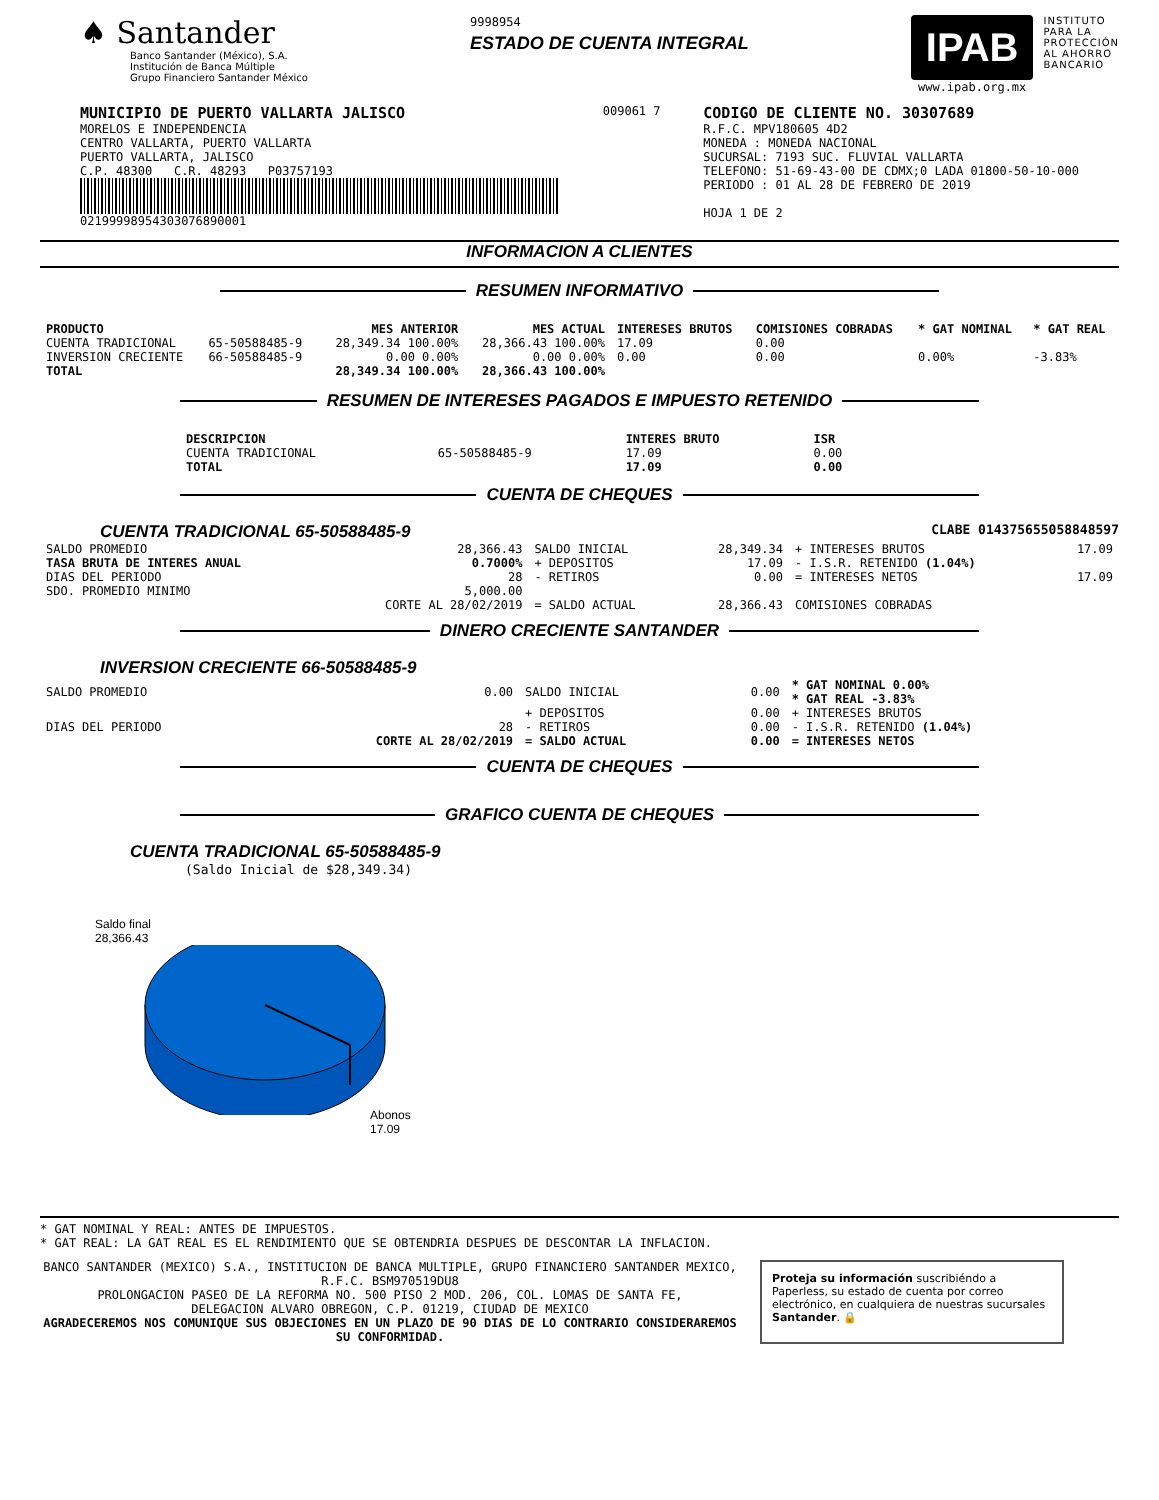♠ Santander
Banco Santander (México), S.A.
Institución de Banca Múltiple
Grupo Financiero Santander México
9998954
ESTADO DE CUENTA INTEGRAL
IPAB
www.ipab.org.mx
INSTITUTO
PARA LA
PROTECCIÓN
AL AHORRO
BANCARIO
MUNICIPIO DE PUERTO VALLARTA JALISCO
MORELOS E INDEPENDENCIA
CENTRO VALLARTA, PUERTO VALLARTA
PUERTO VALLARTA, JALISCO
C.P. 48300 C.R. 48293 P03757193
02199998954303076890001
009061 7
CODIGO DE CLIENTE NO. 30307689
R.F.C. MPV180605 4D2
MONEDA : MONEDA NACIONAL
SUCURSAL: 7193 SUC. FLUVIAL VALLARTA
TELEFONO: 51-69-43-00 DE CDMX;0 LADA 01800-50-10-000
PERIODO : 01 AL 28 DE FEBRERO DE 2019
HOJA 1 DE 2
INFORMACION A CLIENTES
RESUMEN INFORMATIVO
| PRODUCTO | | MES ANTERIOR | MES ACTUAL | INTERESES BRUTOS | COMISIONES COBRADAS | * GAT NOMINAL | * GAT REAL |
| --- | --- | --- | --- | --- | --- | --- | --- |
| CUENTA TRADICIONAL | 65-50588485-9 | 28,349.34 100.00% | 28,366.43 100.00% | 17.09 | 0.00 | | |
| INVERSION CRECIENTE | 66-50588485-9 | 0.00 0.00% | 0.00 0.00% | 0.00 | 0.00 | 0.00% | -3.83% |
| TOTAL | | 28,349.34 100.00% | 28,366.43 100.00% | | | | |
RESUMEN DE INTERESES PAGADOS E IMPUESTO RETENIDO
| DESCRIPCION | | INTERES BRUTO | ISR |
| --- | --- | --- | --- |
| CUENTA TRADICIONAL | 65-50588485-9 | 17.09 | 0.00 |
| TOTAL | | 17.09 | 0.00 |
CUENTA DE CHEQUES
CUENTA TRADICIONAL 65-50588485-9 CLABE 014375655058848597
| SALDO PROMEDIO | 28,366.43 | SALDO INICIAL | 28,349.34 | + INTERESES BRUTOS | 17.09 |
| TASA BRUTA DE INTERES ANUAL | 0.7000% | + DEPOSITOS | 17.09 | - I.S.R. RETENIDO (1.04%) | |
| DIAS DEL PERIODO | 28 | - RETIROS | 0.00 | = INTERESES NETOS | 17.09 |
| SDO. PROMEDIO MINIMO | 5,000.00 | | | | |
| | CORTE AL 28/02/2019 | = SALDO ACTUAL | 28,366.43 | COMISIONES COBRADAS | |
DINERO CRECIENTE SANTANDER
INVERSION CRECIENTE 66-50588485-9
| SALDO PROMEDIO | 0.00 | SALDO INICIAL | 0.00 | * GAT NOMINAL 0.00% * GAT REAL -3.83% |
| | | + DEPOSITOS | 0.00 | + INTERESES BRUTOS |
| DIAS DEL PERIODO | 28 | - RETIROS | 0.00 | - I.S.R. RETENIDO (1.04%) |
| | CORTE AL 28/02/2019 | = SALDO ACTUAL | 0.00 | = INTERESES NETOS |
CUENTA DE CHEQUES
GRAFICO CUENTA DE CHEQUES
CUENTA TRADICIONAL 65-50588485-9
(Saldo Inicial de $28,349.34)
Saldo final
28,366.43
Abonos
17.09
* GAT NOMINAL Y REAL: ANTES DE IMPUESTOS.
* GAT REAL: LA GAT REAL ES EL RENDIMIENTO QUE SE OBTENDRIA DESPUES DE DESCONTAR LA INFLACION.
BANCO SANTANDER (MEXICO) S.A., INSTITUCION DE BANCA MULTIPLE, GRUPO FINANCIERO SANTANDER MEXICO,
R.F.C. BSM970519DU8
PROLONGACION PASEO DE LA REFORMA NO. 500 PISO 2 MOD. 206, COL. LOMAS DE SANTA FE,
DELEGACION ALVARO OBREGON, C.P. 01219, CIUDAD DE MEXICO
AGRADECEREMOS NOS COMUNIQUE SUS OBJECIONES EN UN PLAZO DE 90 DIAS DE LO CONTRARIO CONSIDERAREMOS SU CONFORMIDAD.
Proteja su información suscribiéndo a Paperless, su estado de cuenta por correo electrónico, en cualquiera de nuestras sucursales Santander. 🔒